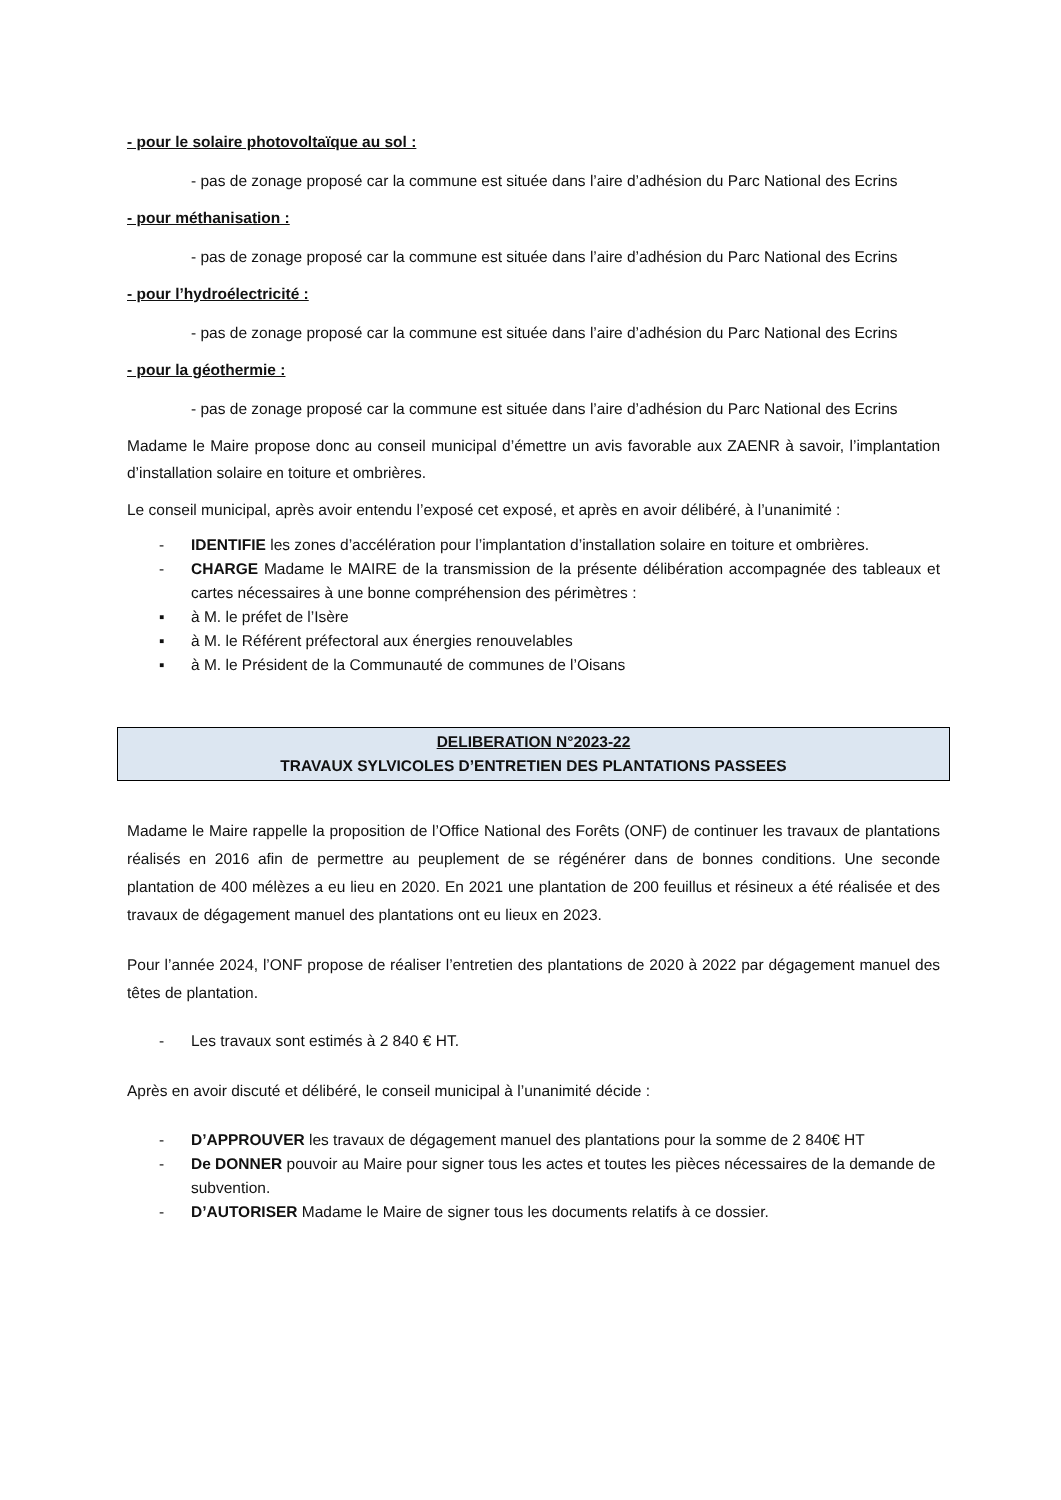- pour le solaire photovoltaïque au sol :
- pas de zonage proposé car la commune est située dans l’aire d’adhésion du Parc National des Ecrins
- pour méthanisation :
- pas de zonage proposé car la commune est située dans l’aire d’adhésion du Parc National des Ecrins
- pour l’hydroélectricité :
- pas de zonage proposé car la commune est située dans l’aire d’adhésion du Parc National des Ecrins
- pour la géothermie :
- pas de zonage proposé car la commune est située dans l’aire d’adhésion du Parc National des Ecrins
Madame le Maire propose donc au conseil municipal d’émettre un avis favorable aux ZAENR à savoir, l’implantation d’installation solaire en toiture et ombrières.
Le conseil municipal, après avoir entendu l’exposé cet exposé, et après en avoir délibéré, à l’unanimité :
- IDENTIFIE les zones d’accélération pour l’implantation d’installation solaire en toiture et ombrières.
- CHARGE Madame le MAIRE de la transmission de la présente délibération accompagnée des tableaux et cartes nécessaires à une bonne compréhension des périmètres :
▪ à M. le préfet de l’Isère
▪ à M. le Référent préfectoral aux énergies renouvelables
▪ à M. le Président de la Communauté de communes de l’Oisans
DELIBERATION N°2023-22
TRAVAUX SYLVICOLES D’ENTRETIEN DES PLANTATIONS PASSEES
Madame le Maire rappelle la proposition de l’Office National des Forêts (ONF) de continuer les travaux de plantations réalisés en 2016 afin de permettre au peuplement de se régénérer dans de bonnes conditions. Une seconde plantation de 400 mélèzes a eu lieu en 2020. En 2021 une plantation de 200 feuillus et résineux a été réalisée et des travaux de dégagement manuel des plantations ont eu lieux en 2023.
Pour l’année 2024, l’ONF propose de réaliser l’entretien des plantations de 2020 à 2022 par dégagement manuel des têtes de plantation.
- Les travaux sont estimés à 2 840 € HT.
Après en avoir discuté et délibéré, le conseil municipal à l’unanimité décide :
- D’APPROUVER les travaux de dégagement manuel des plantations pour la somme de 2 840€ HT
- De DONNER pouvoir au Maire pour signer tous les actes et toutes les pièces nécessaires de la demande de subvention.
- D’AUTORISER Madame le Maire de signer tous les documents relatifs à ce dossier.